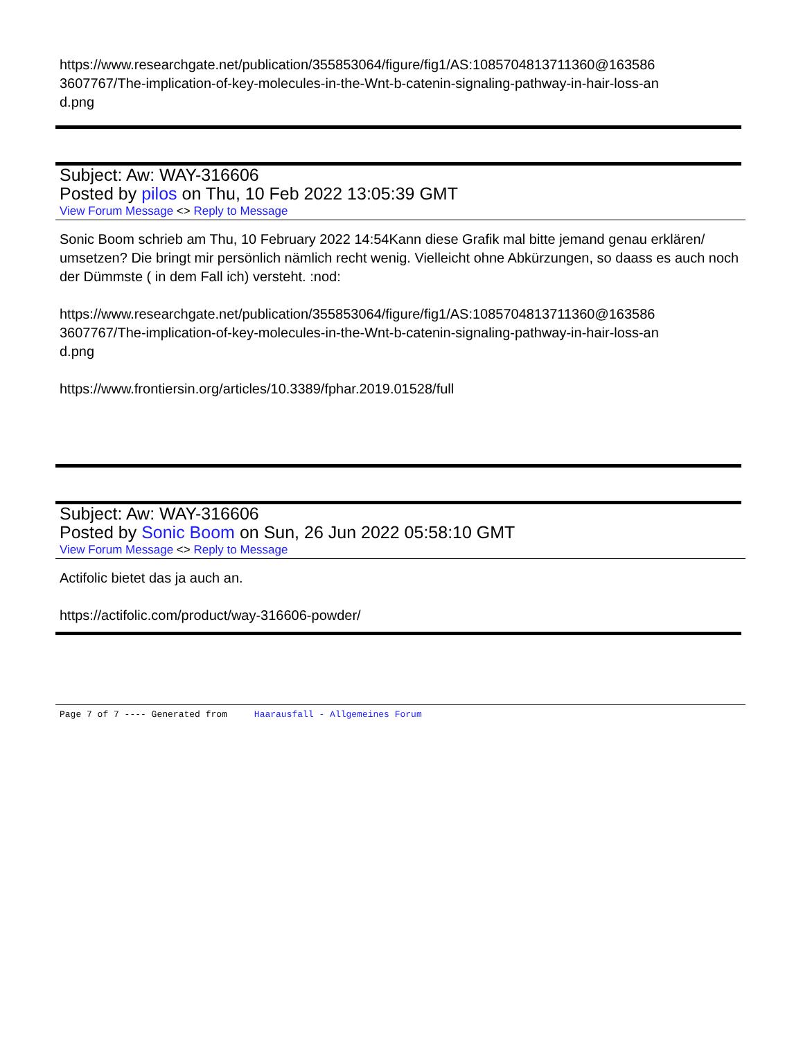https://www.researchgate.net/publication/355853064/figure/fig1/AS:1085704813711360@163586
3607767/The-implication-of-key-molecules-in-the-Wnt-b-catenin-signaling-pathway-in-hair-loss-an
d.png
Subject: Aw: WAY-316606
Posted by pilos on Thu, 10 Feb 2022 13:05:39 GMT
View Forum Message <> Reply to Message
Sonic Boom schrieb am Thu, 10 February 2022 14:54Kann diese Grafik mal bitte jemand genau erklären/ umsetzen? Die bringt mir persönlich nämlich recht wenig. Vielleicht ohne Abkürzungen, so daass es auch noch der Dümmste ( in dem Fall ich) versteht. :nod:
https://www.researchgate.net/publication/355853064/figure/fig1/AS:1085704813711360@163586
3607767/The-implication-of-key-molecules-in-the-Wnt-b-catenin-signaling-pathway-in-hair-loss-an
d.png
https://www.frontiersin.org/articles/10.3389/fphar.2019.01528/full
Subject: Aw: WAY-316606
Posted by Sonic Boom on Sun, 26 Jun 2022 05:58:10 GMT
View Forum Message <> Reply to Message
Actifolic bietet das ja auch an.
https://actifolic.com/product/way-316606-powder/
Page 7 of 7 ---- Generated from Haarausfall - Allgemeines Forum